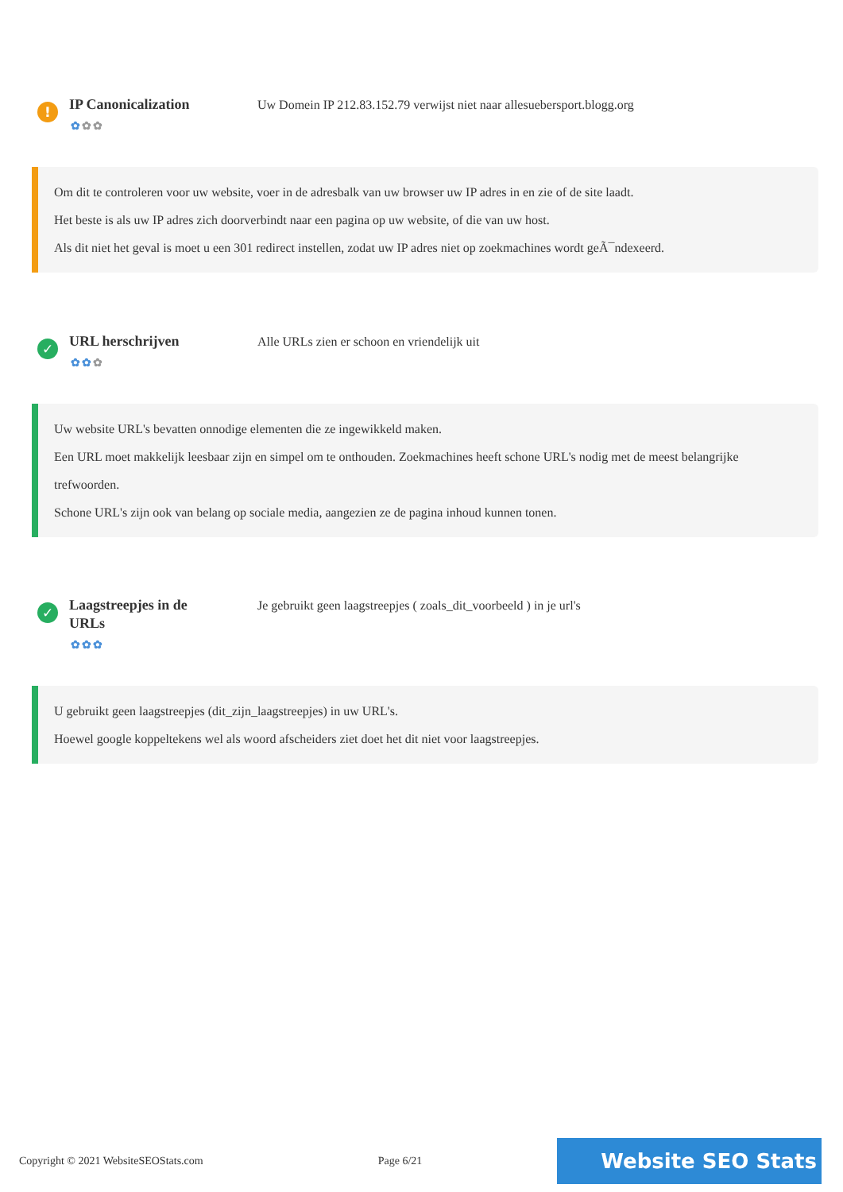!
IP Canonicalization
✿✿✿
Uw Domein IP 212.83.152.79 verwijst niet naar allesuebersport.blogg.org
Om dit te controleren voor uw website, voer in de adresbalk van uw browser uw IP adres in en zie of de site laadt.
Het beste is als uw IP adres zich doorverbindt naar een pagina op uw website, of die van uw host.
Als dit niet het geval is moet u een 301 redirect instellen, zodat uw IP adres niet op zoekmachines wordt geÃ¯ndexeerd.
✓
URL herschrijven
✿✿✿
Alle URLs zien er schoon en vriendelijk uit
Uw website URL's bevatten onnodige elementen die ze ingewikkeld maken.
Een URL moet makkelijk leesbaar zijn en simpel om te onthouden. Zoekmachines heeft schone URL's nodig met de meest belangrijke trefwoorden.
Schone URL's zijn ook van belang op sociale media, aangezien ze de pagina inhoud kunnen tonen.
✓
Laagstreepjes in de URLs
✿✿✿
Je gebruikt geen laagstreepjes ( zoals_dit_voorbeeld ) in je url's
U gebruikt geen laagstreepjes (dit_zijn_laagstreepjes) in uw URL's.
Hoewel google koppeltekens wel als woord afscheiders ziet doet het dit niet voor laagstreepjes.
Copyright © 2021 WebsiteSEOStats.com Page 6/21 Website SEO Stats